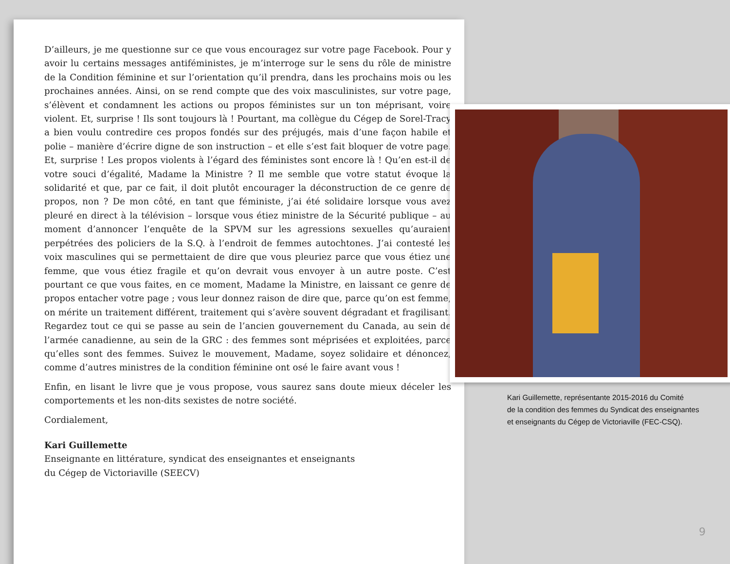D’ailleurs, je me questionne sur ce que vous encouragez sur votre page Facebook. Pour y avoir lu certains messages antiféministes, je m’interroge sur le sens du rôle de ministre de la Condition féminine et sur l’orientation qu’il prendra, dans les prochains mois ou les prochaines années. Ainsi, on se rend compte que des voix masculinistes, sur votre page, s’élèvent et condamnent les actions ou propos féministes sur un ton méprisant, voire violent. Et, surprise ! Ils sont toujours là ! Pourtant, ma collègue du Cégep de Sorel-Tracy a bien voulu contredire ces propos fondés sur des préjugés, mais d’une façon habile et polie – manière d’écrire digne de son instruction – et elle s’est fait bloquer de votre page. Et, surprise ! Les propos violents à l’égard des féministes sont encore là ! Qu’en est-il de votre souci d’égalité, Madame la Ministre ? Il me semble que votre statut évoque la solidarité et que, par ce fait, il doit plutôt encourager la déconstruction de ce genre de propos, non ? De mon côté, en tant que féministe, j’ai été solidaire lorsque vous avez pleuré en direct à la télévision – lorsque vous étiez ministre de la Sécurité publique – au moment d’annoncer l’enquête de la SPVM sur les agressions sexuelles qu’auraient perpétrées des policiers de la S.Q. à l’endroit de femmes autochtones. J’ai contesté les voix masculines qui se permettaient de dire que vous pleuriez parce que vous étiez une femme, que vous étiez fragile et qu’on devrait vous envoyer à un autre poste. C’est pourtant ce que vous faites, en ce moment, Madame la Ministre, en laissant ce genre de propos entacher votre page ; vous leur donnez raison de dire que, parce qu’on est femme, on mérite un traitement différent, traitement qui s’avère souvent dégradant et fragilisant. Regardez tout ce qui se passe au sein de l’ancien gouvernement du Canada, au sein de l’armée canadienne, au sein de la GRC : des femmes sont méprisées et exploitées, parce qu’elles sont des femmes. Suivez le mouvement, Madame, soyez solidaire et dénoncez, comme d’autres ministres de la condition féminine ont osé le faire avant vous !
Enfin, en lisant le livre que je vous propose, vous saurez sans doute mieux déceler les comportements et les non-dits sexistes de notre société.
Cordialement,
Kari Guillemette
Enseignante en littérature, syndicat des enseignantes et enseignants
du Cégep de Victoriaville (SEECV)
Kari Guillemette, représentante 2015-2016 du Comité
de la condition des femmes du Syndicat des enseignantes
et enseignants du Cégep de Victoriaville (FEC-CSQ).
9